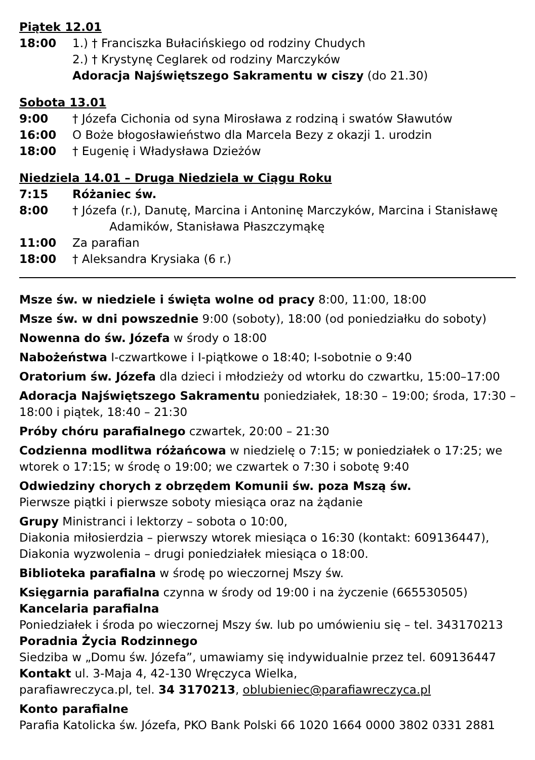Piątek 12.01
18:00 1.) † Franciszka Bułacińskiego od rodziny Chudych
2.) † Krystynę Ceglarek od rodziny Marczyków
Adoracja Najświętszego Sakramentu w ciszy (do 21.30)
Sobota 13.01
9:00 † Józefa Cichonia od syna Mirosława z rodziną i swatów Sławutów
16:00 O Boże błogosławieństwo dla Marcela Bezy z okazji 1. urodzin
18:00 † Eugenię i Władysława Dzieżów
Niedziela 14.01 – Druga Niedziela w Ciągu Roku
7:15 Różaniec św.
8:00 † Józefa (r.), Danutę, Marcina i Antoninę Marczyków, Marcina i Stanisławę
Adamików, Stanisława Płaszczymąkę
11:00 Za parafian
18:00 † Aleksandra Krysiaka (6 r.)
Msze św. w niedziele i święta wolne od pracy 8:00, 11:00, 18:00
Msze św. w dni powszednie 9:00 (soboty), 18:00 (od poniedziałku do soboty)
Nowenna do św. Józefa w środy o 18:00
Nabożeństwa I-czwartkowe i I-piątkowe o 18:40; I-sobotnie o 9:40
Oratorium św. Józefa dla dzieci i młodzieży od wtorku do czwartku, 15:00–17:00
Adoracja Najświętszego Sakramentu poniedziałek, 18:30 – 19:00; środa, 17:30 – 18:00 i piątek, 18:40 – 21:30
Próby chóru parafialnego czwartek, 20:00 – 21:30
Codzienna modlitwa różańcowa w niedzielę o 7:15; w poniedziałek o 17:25; we wtorek o 17:15; w środę o 19:00; we czwartek o 7:30 i sobotę 9:40
Odwiedziny chorych z obrzędem Komunii św. poza Mszą św.
Pierwsze piątki i pierwsze soboty miesiąca oraz na żądanie
Grupy Ministranci i lektorzy – sobota o 10:00,
Diakonia miłosierdzia – pierwszy wtorek miesiąca o 16:30 (kontakt: 609136447),
Diakonia wyzwolenia – drugi poniedziałek miesiąca o 18:00.
Biblioteka parafialna w środę po wieczornej Mszy św.
Księgarnia parafialna czynna w środy od 19:00 i na życzenie (665530505)
Kancelaria parafialna
Poniedziałek i środa po wieczornej Mszy św. lub po umówieniu się – tel. 343170213
Poradnia Życia Rodzinnego
Siedziba w „Domu św. Józefa”, umawiamy się indywidualnie przez tel. 609136447
Kontakt ul. 3-Maja 4, 42-130 Wręczyca Wielka,
parafiawreczyca.pl, tel. 34 3170213, oblubieniec@parafiawreczyca.pl
Konto parafialne
Parafia Katolicka św. Józefa, PKO Bank Polski 66 1020 1664 0000 3802 0331 2881